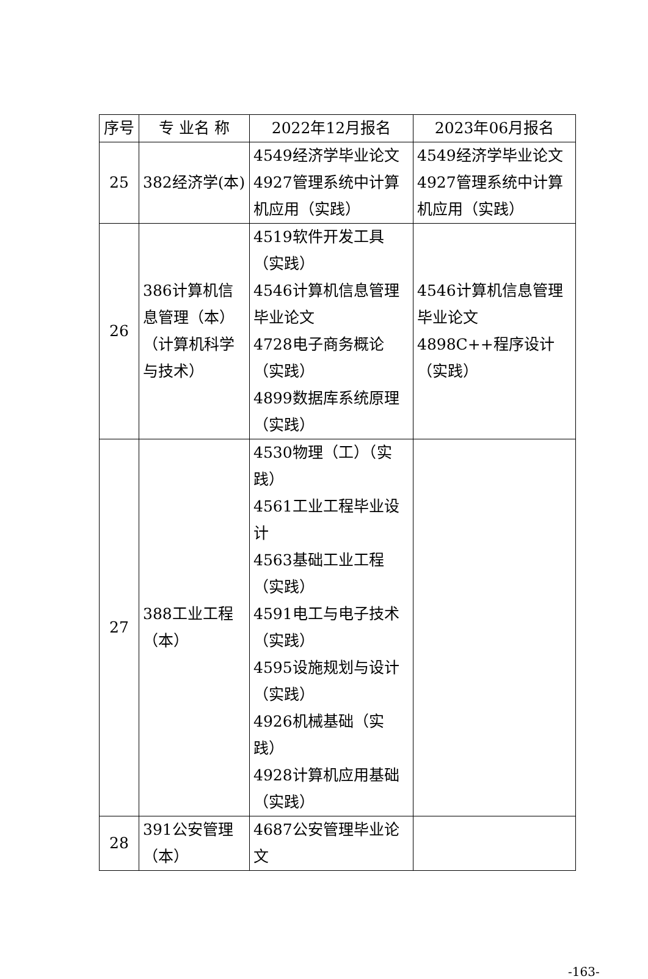| 序号 | 专 业名 称 | 2022年12月报名 | 2023年06月报名 |
| --- | --- | --- | --- |
| 25 | 382经济学(本) | 4549经济学毕业论文 4927管理系统中计算机应用（实践） | 4549经济学毕业论文 4927管理系统中计算机应用（实践） |
| 26 | 386计算机信息管理（本）（计算机科学与技术） | 4519软件开发工具（实践） 4546计算机信息管理毕业论文 4728电子商务概论（实践） 4899数据库系统原理（实践） | 4546计算机信息管理毕业论文 4898C++程序设计（实践） |
| 27 | 388工业工程（本） | 4530物理（工）（实践） 4561工业工程毕业设计 4563基础工业工程（实践） 4591电工与电子技术（实践） 4595设施规划与设计（实践） 4926机械基础（实践） 4928计算机应用基础（实践） | |
| 28 | 391公安管理（本） | 4687公安管理毕业论文 | |
-163-